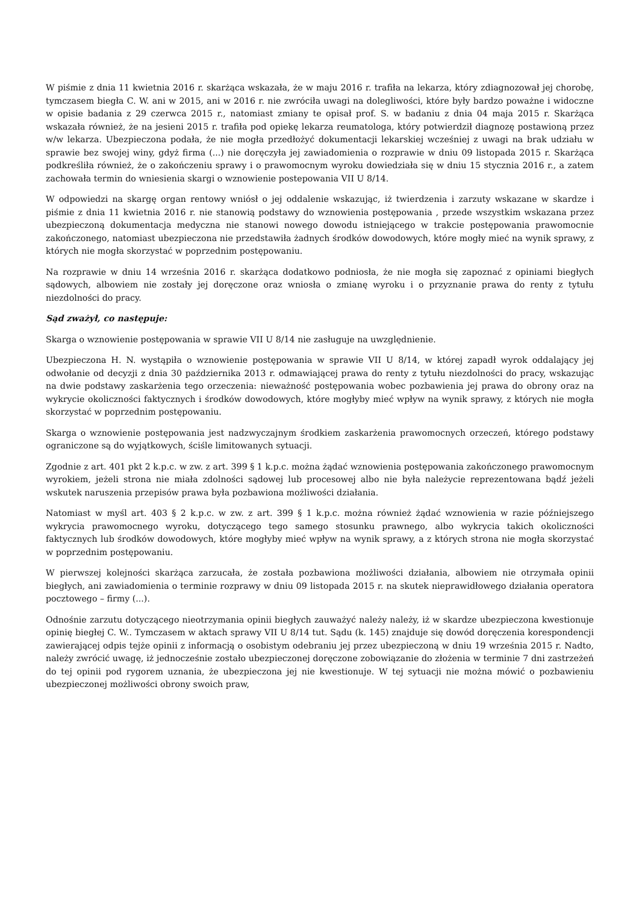W piśmie z dnia 11 kwietnia 2016 r. skarżąca wskazała, że w maju 2016 r. trafiła na lekarza, który zdiagnozował jej chorobę, tymczasem biegła C. W. ani w 2015, ani w 2016 r. nie zwróciła uwagi na dolegliwości, które były bardzo poważne i widoczne w opisie badania z 29 czerwca 2015 r., natomiast zmiany te opisał prof. S. w badaniu z dnia 04 maja 2015 r. Skarżąca wskazała również, że na jesieni 2015 r. trafiła pod opiekę lekarza reumatologa, który potwierdził diagnozę postawioną przez w/w lekarza. Ubezpieczona podała, że nie mogła przedłożyć dokumentacji lekarskiej wcześniej z uwagi na brak udziału w sprawie bez swojej winy, gdyż firma (...) nie doręczyła jej zawiadomienia o rozprawie w dniu 09 listopada 2015 r. Skarżąca podkreśliła również, że o zakończeniu sprawy i o prawomocnym wyroku dowiedziała się w dniu 15 stycznia 2016 r., a zatem zachowała termin do wniesienia skargi o wznowienie postepowania VII U 8/14.
W odpowiedzi na skargę organ rentowy wniósł o jej oddalenie wskazując, iż twierdzenia i zarzuty wskazane w skardze i piśmie z dnia 11 kwietnia 2016 r. nie stanowią podstawy do wznowienia postępowania , przede wszystkim wskazana przez ubezpieczoną dokumentacja medyczna nie stanowi nowego dowodu istniejącego w trakcie postępowania prawomocnie zakończonego, natomiast ubezpieczona nie przedstawiła żadnych środków dowodowych, które mogły mieć na wynik sprawy, z których nie mogła skorzystać w poprzednim postępowaniu.
Na rozprawie w dniu 14 września 2016 r. skarżąca dodatkowo podniosła, że nie mogła się zapoznać z opiniami biegłych sądowych, albowiem nie zostały jej doręczone oraz wniosła o zmianę wyroku i o przyznanie prawa do renty z tytułu niezdolności do pracy.
Sąd zważył, co następuje:
Skarga o wznowienie postępowania w sprawie VII U 8/14 nie zasługuje na uwzględnienie.
Ubezpieczona H. N. wystąpiła o wznowienie postępowania w sprawie VII U 8/14, w której zapadł wyrok oddalający jej odwołanie od decyzji z dnia 30 października 2013 r. odmawiającej prawa do renty z tytułu niezdolności do pracy, wskazując na dwie podstawy zaskarżenia tego orzeczenia: nieważność postępowania wobec pozbawienia jej prawa do obrony oraz na wykrycie okoliczności faktycznych i środków dowodowych, które mogłyby mieć wpływ na wynik sprawy, z których nie mogła skorzystać w poprzednim postępowaniu.
Skarga o wznowienie postępowania jest nadzwyczajnym środkiem zaskarżenia prawomocnych orzeczeń, którego podstawy ograniczone są do wyjątkowych, ściśle limitowanych sytuacji.
Zgodnie z art. 401 pkt 2 k.p.c. w zw. z art. 399 § 1 k.p.c. można żądać wznowienia postępowania zakończonego prawomocnym wyrokiem, jeżeli strona nie miała zdolności sądowej lub procesowej albo nie była należycie reprezentowana bądź jeżeli wskutek naruszenia przepisów prawa była pozbawiona możliwości działania.
Natomiast w myśl art. 403 § 2 k.p.c. w zw. z art. 399 § 1 k.p.c. można również żądać wznowienia w razie późniejszego wykrycia prawomocnego wyroku, dotyczącego tego samego stosunku prawnego, albo wykrycia takich okoliczności faktycznych lub środków dowodowych, które mogłyby mieć wpływ na wynik sprawy, a z których strona nie mogła skorzystać w poprzednim postępowaniu.
W pierwszej kolejności skarżąca zarzucała, że została pozbawiona możliwości działania, albowiem nie otrzymała opinii biegłych, ani zawiadomienia o terminie rozprawy w dniu 09 listopada 2015 r. na skutek nieprawidłowego działania operatora pocztowego – firmy (...).
Odnośnie zarzutu dotyczącego nieotrzymania opinii biegłych zauważyć należy należy, iż w skardze ubezpieczona kwestionuje opinię biegłej C. W.. Tymczasem w aktach sprawy VII U 8/14 tut. Sądu (k. 145) znajduje się dowód doręczenia korespondencji zawierającej odpis tejże opinii z informacją o osobistym odebraniu jej przez ubezpieczoną w dniu 19 września 2015 r. Nadto, należy zwrócić uwagę, iż jednocześnie zostało ubezpieczonej doręczone zobowiązanie do złożenia w terminie 7 dni zastrzeżeń do tej opinii pod rygorem uznania, że ubezpieczona jej nie kwestionuje. W tej sytuacji nie można mówić o pozbawieniu ubezpieczonej możliwości obrony swoich praw,